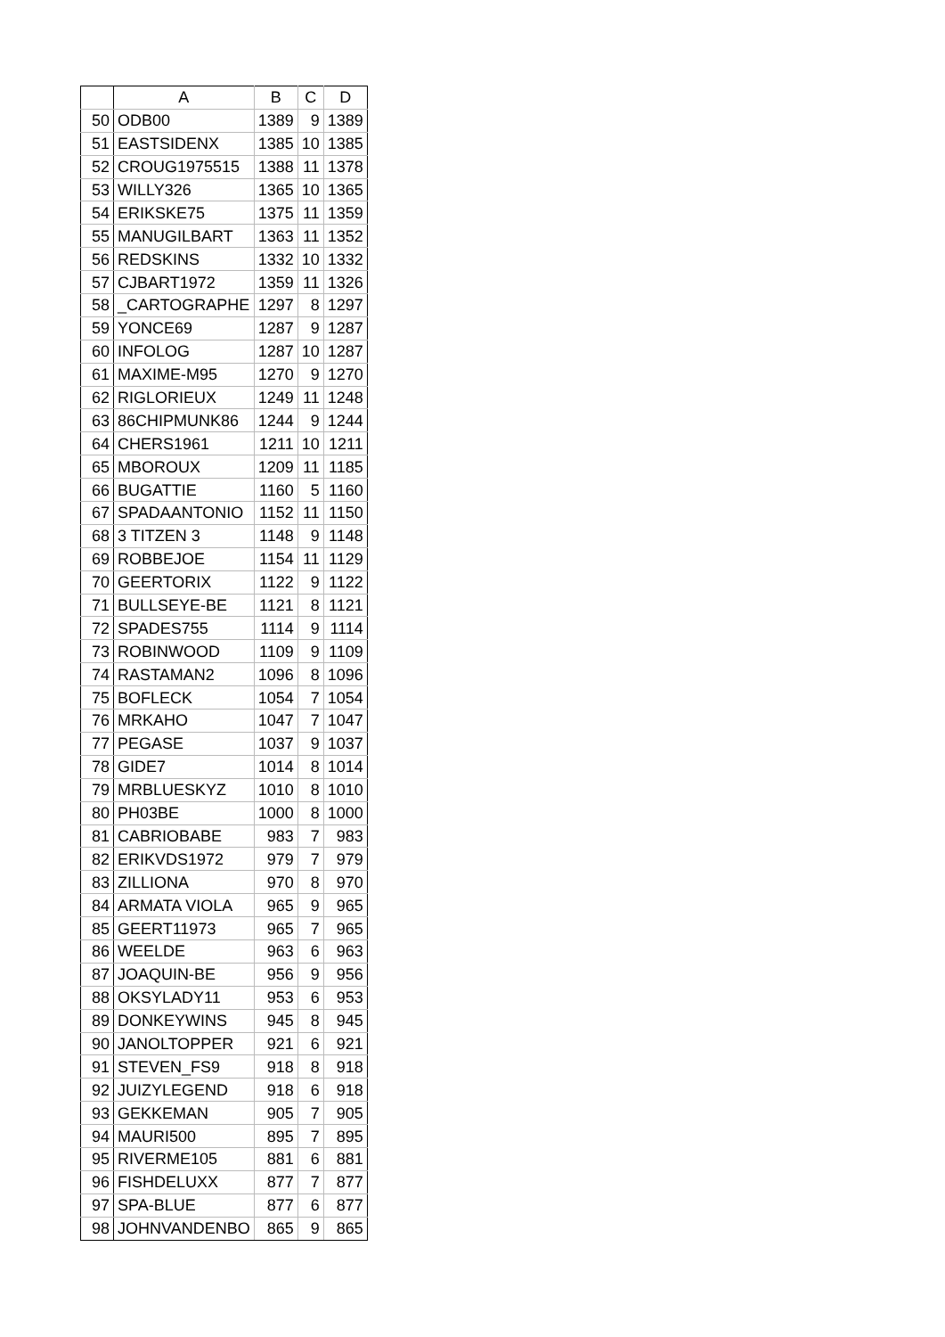| | A | B | C | D |
| --- | --- | --- | --- | --- |
| 50 | ODB00 | 1389 | 9 | 1389 |
| 51 | EASTSIDENX | 1385 | 10 | 1385 |
| 52 | CROUG1975515 | 1388 | 11 | 1378 |
| 53 | WILLY326 | 1365 | 10 | 1365 |
| 54 | ERIKSKE75 | 1375 | 11 | 1359 |
| 55 | MANUGILBART | 1363 | 11 | 1352 |
| 56 | REDSKINS | 1332 | 10 | 1332 |
| 57 | CJBART1972 | 1359 | 11 | 1326 |
| 58 | _CARTOGRAPHE | 1297 | 8 | 1297 |
| 59 | YONCE69 | 1287 | 9 | 1287 |
| 60 | INFOLOG | 1287 | 10 | 1287 |
| 61 | MAXIME-M95 | 1270 | 9 | 1270 |
| 62 | RIGLORIEUX | 1249 | 11 | 1248 |
| 63 | 86CHIPMUNK86 | 1244 | 9 | 1244 |
| 64 | CHERS1961 | 1211 | 10 | 1211 |
| 65 | MBOROUX | 1209 | 11 | 1185 |
| 66 | BUGATTIE | 1160 | 5 | 1160 |
| 67 | SPADAANTONIO | 1152 | 11 | 1150 |
| 68 | 3 TITZEN 3 | 1148 | 9 | 1148 |
| 69 | ROBBEJOE | 1154 | 11 | 1129 |
| 70 | GEERTORIX | 1122 | 9 | 1122 |
| 71 | BULLSEYE-BE | 1121 | 8 | 1121 |
| 72 | SPADES755 | 1114 | 9 | 1114 |
| 73 | ROBINWOOD | 1109 | 9 | 1109 |
| 74 | RASTAMAN2 | 1096 | 8 | 1096 |
| 75 | BOFLECK | 1054 | 7 | 1054 |
| 76 | MRKAHO | 1047 | 7 | 1047 |
| 77 | PEGASE | 1037 | 9 | 1037 |
| 78 | GIDE7 | 1014 | 8 | 1014 |
| 79 | MRBLUESKYZ | 1010 | 8 | 1010 |
| 80 | PH03BE | 1000 | 8 | 1000 |
| 81 | CABRIOBABE | 983 | 7 | 983 |
| 82 | ERIKVDS1972 | 979 | 7 | 979 |
| 83 | ZILLIONA | 970 | 8 | 970 |
| 84 | ARMATA VIOLA | 965 | 9 | 965 |
| 85 | GEERT11973 | 965 | 7 | 965 |
| 86 | WEELDE | 963 | 6 | 963 |
| 87 | JOAQUIN-BE | 956 | 9 | 956 |
| 88 | OKSYLADY11 | 953 | 6 | 953 |
| 89 | DONKEYWINS | 945 | 8 | 945 |
| 90 | JANOLTOPPER | 921 | 6 | 921 |
| 91 | STEVEN_FS9 | 918 | 8 | 918 |
| 92 | JUIZYLEGEND | 918 | 6 | 918 |
| 93 | GEKKEMAN | 905 | 7 | 905 |
| 94 | MAURI500 | 895 | 7 | 895 |
| 95 | RIVERME105 | 881 | 6 | 881 |
| 96 | FISHDELUXX | 877 | 7 | 877 |
| 97 | SPA-BLUE | 877 | 6 | 877 |
| 98 | JOHNVANDENBO | 865 | 9 | 865 |